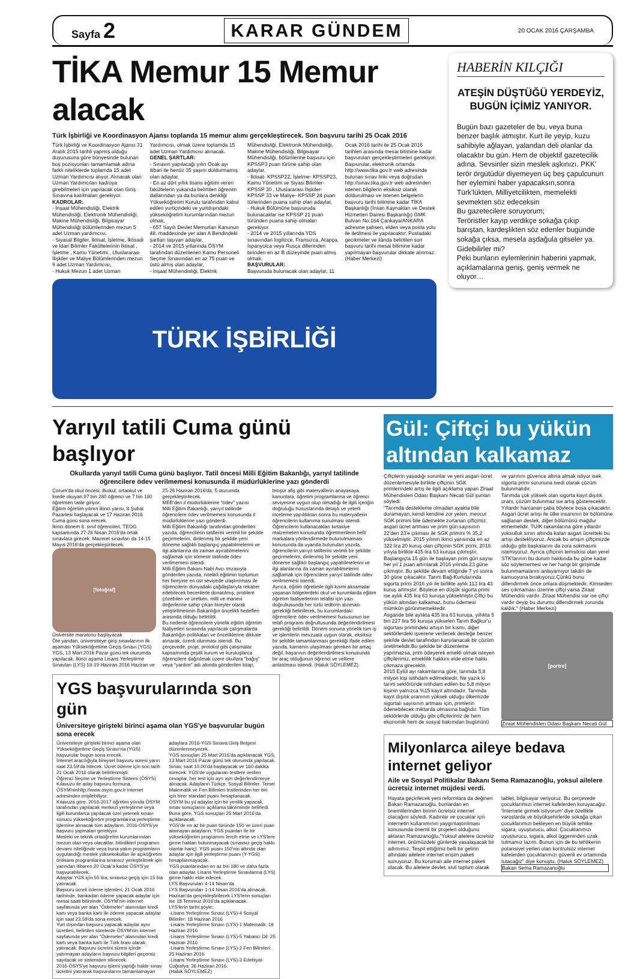Sayfa 2 KARAR GÜNDEM 20 OCAK 2016 ÇARŞAMBA
TİKA Memur 15 Memur alacak
Türk İşbirliği ve Koordinasyon Ajansı toplanda 15 memur alımı gerçekleştirecek. Son başvuru tarihi 25 Ocak 2016
Türk İşbirliği ve Koordinasyon Ajansı 31 Aralık 2015 tarihli yapmış olduğu duyurusuna göre bünyesinde bulunan boş pozisyonları tamamlamak adına farklı niteliklerde toplamda 15 adet Uzman Yardımcısı alıyor. Alınacak olan Uzman Yardımcıları kadroya girebilmeleri için yapılacak olan Giriş Sınavına katılmaları gerekiyor.
KADROLAR:
- İnşaat Mühendisliği, Elektrik Mühendisliği, Elektronik Mühendisliği, Makine Mühendisliği, Bilgisayar Mühendisliği bölümlerinden mezun 5 adet Uzman yardımcısı,
- Siyasal Bilgiler, İktisat, İşletme, İktisadi ve İdari Bilimler Fakültelerinin İktisat , İşletme , Kamu Yönetimi , Uluslararası İlişkiler ve Maliye Bölümlerinden mezun 9 adet Uzman Yardımcısı,
- Hukuk Mezun 1 adet Uzman Yardımcısı, olmak üzere toplamda 15 adet Uzman Yardımcısı alınacak.
GENEL ŞARTLAR:
- Sınavın yapılacağı yılın Ocak ayı itibari ile henüz 35 yaşını doldurmamış olan adaylar,
- En az dört yıllık lisans eğitimi veren fakültelerin yukarıda belirtilen öğrenim dallarından ya da bunlara denkliği Yükseköğretim Kurulu tarafından kabul edilen yurtiçindeki ve yurtdışındaki yükseköğretim kurumlarından mezun olmak,
- 657 Sayılı Devlet Memurları Kanunun 48. maddesinde yer alan A Bendindeki şartları taşıyan adaylar,
- 2014 ve 2015 yıllarında ÖSYM tarafından düzenlenen Kamu Personeli Seçme Sınavından en az 75 puan ve üstü almış olan adaylar,
- İnşaat Mühendisliği, Elektrik Mühendisliği, Elektronik Mühendisliği, Makine Mühendisliği, Bilgisayar Mühendisliği, bölümlerine başvuru için KPSSP3 puan türüne sahip olan adaylar,
- İktisat- KPSSP22, İşletme- KPSSP23, Kamu Yönetimi ve Siyasi Bilimler- KPSSP 30 , Uluslararası İlişkiler- KPSSP 33 ve Maliye- KPSSP 24 puan türlerinden puana sahip olan adaylar,
- Hukuk Bölümüne başvuruda bulunacaklar ise KPSSP 21 puan türünden puana sahip olmaları gerekiyor.
- 2014 ve 2015 yıllarında YDS sınavından İngilizce, Fransızca, Arapça, İspanyolca veya Rusça dillerinden birinden en az B düzeyinde puan almış olmak.
BAŞVURULAR:
Başvuruda bulunacak olan adaylar, 11 Ocak 2016 tarihi ile 25 Ocak 2016 tarihleri arasında mesai bitimine kadar başvuruları gerçekleştirmeleri gerekiyor. Başvurular, elektronik ortamda http://www.tika.gov.tr web adresinde bulunan sınav linki veya doğrudan http://sinav.tika.gov.tr web adresinden istenen bilgilerin eksiksiz olarak doldurulması ve istenen belgelerin başvuru tarihi bitimine kadar TİKA Başkanlığı (İnsan Kaynakları ve Destek Hizmetleri Dairesi Başkanlığı) GMK Bulvarı No:164 Çankaya/ANKARA adresine şahsen, elden veya posta yolu ile iletilmesi ile yapılacaktır. Postadaki gecikmeler ve ilânda belirtilen son başvuru tarihi mesai bitimine kadar yapılmayan başvurular dikkate alınmaz. (Haber Merkezi)
TÜRK İŞBİRLİĞİ
HABERİN KILÇIĞI
ATEŞİN DÜŞTÜĞÜ YERDEYİZ, BUGÜN İÇİMİZ YANIYOR.
Bugün bazı gazeteler de bu, veya buna benzer başlık atmıştır. Kurt ile yeyip, kuzu sahibiyle ağlayan, yalandan deli olanlar da olacaktır bu gün. Hem de objektif gazetecilik adına. Sevsinler sizin meslek aşkınızı. PKK' terör örgütüdür diyemeyen üç beş çapulcunun her eylemini haber yapacaksın,sonra Türk'lükten, Milliyetcilikten, memelekti sevmekten söz edeceksin
Bu gazetecilere soruyorum;
Teröristler kayıp verdikçe sokağa çıkıp barıştan, kardeşlikten söz edenler bugünde sokağa çıksa, mesela aşdağula gitseler ya. Gidebilirler mi?
Peki bunların eylemlerinin haberini yapmak, açıklamalarına geniş, geniş vermek ne oluyor…
Yarıyıl tatili Cuma günü başlıyor
Okullarda yarıyıl tatili Cuma günü başlıyor. Tatil öncesi Milli Eğitim Bakanlığı, yarıyıl tatilinde öğrencilere ödev verilmemesi konusunda il müdürlüklerine yazı gönderdi
Çorum'da okul öncesi, ilkokul, ortaokul ve lisede okuyan 97 bin 280 öğrenci ve 7 bin 180 öğretmen tatile giriyor.
Eğitim öğretim yılının ikinci yarısı, 8 Şubat Pazartesi başlayacak ve 17 Haziran 2016 Cuma günü sona erecek.
İkinci dönem 8. sınıf öğrencileri, TEOG kapsamında 27-28 Nisan 2016'da ortak sınavlara girecek. Mazeret sınavları da 14-15 Mayıs 2016'da gerçekleştirilecek.
[fotoğraf]
Üniversite maratonu başlayacak
Öte yandan, üniversiteye giriş sınavlarının ilk aşaması Yükseköğretime Geçiş Sınavı (YGS) YGS, 13 Mart 2016 Pazar günü tek oturumda yapılacak. İkinci aşama Lisans Yerleştirme Sınavları (LYS) 18-19 Haziran 2016 Haziran ve 25-26 Haziran 2016'da, 5 oturumda gerçekleştirilecek.
MEB'den il müdürlüklerine "ödev" yazısı
Milli Eğitim Bakanlığı, yarıyıl tatilinde öğrencilere ödev verilmemesi konusunda il müdürlüklerine yazı gönderdi.
Milli Eğitim Bakanlığı tarafından gönderilen yazıda, öğrencilerin tatillerini verimli bir şekilde geçirmelerini, dinlenmiş bir şekilde yeni döneme sağlıklı başlangıç yapabilmelerini ve ilgi alanlarına da zaman ayırabilmelerini sağlamak için sömestr tatilinde ödev verilmemesi istendi.
Milli Eğitim Bakanı Nabi Avcı imzasıyla gönderilen yazıda, nitelikli eğitimin toplumun her bireyine en üst seviyede ulaştırılması ile öğrencilerin dünyadaki çağdaşlarıyla rekabet edebilecek becerilerle donatılmış, problem çözebilen ve üretken, milli ve manevi değerlerine sahip çıkan bireyler olarak yetiştirilmesinin Bakanlığın öncelikli hedefleri arasında olduğu belirtildi.
Bu nedenle öğrencilere yönelik eğitim öğretim faaliyetleri sırasında yapılacak çalışmalarda Bakanlığın politikaları ve önceliklerine dikkate alınarak, özenli olunması istendi. Bu çerçevede, proje, protokol gibi çalışmalar kapsamında çeşitli kurum ve kuruluşlarca öğrencilere dağıtılmak üzere okullara "bağış" veya "yardım" adı altında gönderilen kitap, broşür afiş gibi materyallerin anayasaya, kanunlara, öğretim programlarına ve öğrenci seviyesine uygun olup olmadığı ile ilgili içeriğin doğruluğu hususlarında detaylı ve yeterli inceleme yapıldıktan sonra bu materyallerin öğrencilerin kullanıma sunulması istendi.
Öğrencilerin kullanacakları kırtasiye malzemeleri konusunda öğretmenlerin belli markalara yönlendirmede bulunulmaması konusunda da uyarıda bulunulan yazıda, öğrencilerin yarıyıl tatillerini verimli bir şekilde geçirmelerini, dinlenmiş bir şekilde yeni döneme sağlıklı başlangıç yapabilmelerini ve ilgi alanlarına da zaman ayırabilmelerini sağlamak için öğrencilere yarıyıl tatilinde ödev verilmemesi istendi.
Ayrıca, eğitim öğretimle ilgili kısmi aksamalar yaşanan bölgelerdeki okul ve kurumlarda eğitim öğretim faaliyetlerinin telafisi için yazı doğrultusunda her türlü tedbirin alınması gerektiği belirtilerek, bu kurumlardaki öğrencilere ödev verilmemesi hususunun ise telafi programı doğrultusunda değerlendirilmesi gerektiği belirtildi. Dönem sonuna yönelik tüm iş ve işlemlerin mevzuata uygun olarak, eksiksiz bir şekilde tamamlanması gerektiği ifade edilen yazıda, karnenin ulaşılması gereken bir amaç değil, başarının değerlendirilmesi konusunda bir araç olduğunun öğrenci ve velilere anlatılması istendi. (Haluk SÖYLEMEZ)
YGS başvurularında son gün
Üniversiteye girişteki birinci aşama olan YGS'ye başvurular bugün sona erecek
Üniversiteye girişteki birinci aşama olan Yükseköğretime Geçiş Sınavı'na (YGS) başvurular bugün sona erecek.
İnternet aracılığıyla bireysel başvuru süresi yarın saat 23.59'da bitecek. Ücret ödeme için son tarih 21 Ocak 2016 olarak belirlenmişti.
Öğrenci Seçme ve Yerleştirme Sistemi (ÖSYS) Kılavuzu ile aday başvuru formuna, ÖSYM'ninhttp://www.osym.gov.tr internet adresinden erişilebiliyor.
Kılavuza göre, 2016-2017 öğretim yılında ÖSYM tarafından yapılacak merkezi yerleştirme veya ilgili kurumlarca yapılacak özel yetenek sınavı sonucu yükseköğretim programlarına yerleştirme işlemine alınacak tüm adayların, 2016-ÖSYS'ye başvuru yapmaları gerekiyor.
Mesleki ve teknik ortaöğretim kurumlarından mezun olan veya olacaklar, bitirdikleri programın devamı niteliğinde veya buna yakın programların uygulandığı meslek yüksekokulları ile açıköğretim önlisans programlarına sınavsız yerleştirilmek için yarından itibaren 20 Ocak'a kadar ÖSYS'ye başvurabilecek.
Adaylar YGS için 55 lira, sınavsız geçiş için 15 lira yatıracak.
Başvuru ücreti ödeme işlemleri, 21 Ocak 2016 tarihinde, bankadan ödeme yapacak adaylar için mesai saati bitiminde, ÖSYM'nin internet sayfasında yer alan "Ödemeler" alanından kredi kartı veya banka kartı ile ödeme yapacak adaylar için saat 23.59'da sona erecek.
Yurt dışından başvuru yapacak adaylar aynı ücretleri, belirtilen sürelerde ÖSYM'nin internet sayfasında yer alan "Ödemeler" alanından kredi kartı veya banka kartı ile Türk lirası olarak yatıracak. Başvuru ücretini süresi içinde yatırmayan adayların başvuru bilgileri geçersiz sayılacak ve sistemden silinecek.
2016-ÖSYS'ye başvuru işlemi yaptığı halde sınav ücretini yatırarak başvurularını tamamlamayan adaylara 2016-YGS Sınava Giriş Belgesi düzenlenmeyecek.
YGS sonuçları 25 Mart 2016'da açıklanacak YGS, 13 Mart 2016 Pazar günü tek oturumda yapılacak. Sınav, saat 10.00'da başlayacak ve 160 dakika sürecek. YGS'de uygulanan testlere verilen cevaplar, her test için ayrı ayrı değerlendirmeye alınacak. Adayların Türkçe, Sosyal Bilimler, Temel Matematik ve Fen Bilimleri testlerinden her biri için birer standart puanı hesaplanacak.
ÖSYM bu yıl adaylar için bir yenilik yapacak, sınav sonuçlarını açıklama takviminde belirledi. Buna göre, YGS sonuçları 25 Mart 2016'da açıklanacak.
YGS'de en az bir puan türünde 150 ve üzeri puan alamayan adayların, YGS puanları ile bir yükseköğretim programını tercih etme ve LYS'lere girme hakları bulunmayacak (sınavsız geçiş hakkı olanlar hariç). YGS puanı 150'nin altında olan adaylar için ilgili yerleştirme puanı (Y-YGS) hesaplanmayacak.
YGS puanlarından en az biri 180 ve daha fazla olan adaylar, Lisans Yerleştirme Sınavlarına (LYS) girme hakkı elde edecek.
LYS Başvuruları 4-14 Nisan'da
LYS Başvuruları 1-14 Nisan 2016'da alınacak. Haziran'da gerçekleştirilecek LYS'lerin sonuçları ise 18 Temmuz 2016'da açıklanacak.
LYS'lerin tarihi şöyle:
-Lisans Yerleştirme Sınavı (LYS)-4 Sosyal Bilimler: 18 Haziran 2016
-Lisans Yerleştirme Sınavı (LYS)-1 Matematik: 19 Haziran 2016
-Lisans Yerleştirme Sınavı (LYS)-5 Yabancı Dil: 25 Haziran 2016
-Lisans Yerleştirme Sınavı (LYS)-2 Fen Bilimleri: 25 Haziran 2016
-Lisans Yerleştirme Sınavı (LYS)-3 Edebiyat-Coğrafya: 26 Haziran 2016.
(Haluk SÖYLEMEZ)
Gül: Çiftçi bu yükün altından kalkamaz
Çiftçilerin yaşadığı sorunlar ve yeni asgari ücret düzenlemesiyle birlikte çiftçinin SGK primlerindeki artış ile ilgili açıklama yapan Ziraat Mühendisleri Odası Başkanı Necati Gül şunları söyledi:
"Tarımda destekleme olmadan ayakta bile duramayan, kendi kendine zor yeten, mevcut SGK primini bile ödemekte zorlanan çiftçimiz; asgari ücret artması ve prim gün sayısının 22'den 23'e çıkması ile SGK primini % 35,2 yükselmiştir. 2015 yılının ikinci yarısında en az 322 lira 20 kuruş olan çiftçinin SGK primi, 2016 yılıyla birlikte 435 lira 63 kuruşa çıkmıştır. Başlangıçta 15 gün ile başlayan prim gün sayısı her yıl 1 puan artırılarak 2016 yılında 23 güne çıkmıştır. Bu şekilde devam ettiğinde 7 yıl sonra 30 güne çıkacaktır. Tarım Bağ-Kurlularında sigorta primi 2016 yılı ile birlikte aylık 113 lira 43 kuruş artmıştır. Böylece en düşük sigorta primi ise aylık 435 lira 63 kuruşa yükselmiştir.Çiftçi bu yükün altından kalkamaz, bunu ödemesi mümkün görünmemektedir.
Asgaride bile aylıkta 435 lira 63 kuruşa, yıllıkta 5 bin 227 lira 56 kuruşa yükselen Tarım Bağkur'u sigortası primindeki artışın bir kısmı, diğer sektörlerdeki işverene verilecek desteğe benzer şekilde devlet tarafından karşılanacak bir çözüm üretilmelidir.Bu şekilde bir düzenleme yapılmazsa, prim ödeyerek emekli olmak isteyen çiftçilerimiz, emeklilik hakkını elde etme hakkı çıkmaza girecektir.
2015 Eylül ayı rakamlarına göre, tarımda 5,8 milyon kişi istihdam edilmektedir. Ne yazık ki tarım sektöründe istihdam edilen bu 5,8 milyon kişinin yalnızca %15 kayıt altındadır. Tarımda kayıt dışılık oranının yüksek olduğu ülkemizde sigortalı sayısının artması için, primlerin ödenebilecek miktarda olmasına bağlıdır. Tüm sektörlerde olduğu gibi çiftçilerimiz de hem ekonomik hem de sosyal bakımdan bugününü ve yarınını güvence altına almak istiyor isek sigorta primi sorununa ivedi olarak çözüm bulunmalıdır.
Tarımda çok yüksek olan sigorta kayıt dışılık oranı, çözüm bulunmaz ise artış gösterecektir. Yıllardır harcanan çaba böylece boşa çıkacaktır.
Asgari ücret artışı ile ülke insanının bir bölümüne sağlanan destek, diğer bölümünü mağdur etmemelidir. TUİK rakamlarına göre yıllardır yoksulluk sınırı altında kalan asgari ücretteki bu artışı destekliyoruz. Ancak bu artışın çiftçimizde olduğu gibi başkalarını da zora sokmasını istemiyoruz. Ayrıca çiftçinin temsilcisi olan yerel STK'larının bu durum hakkında bu güne kadar söz söylememesi ve her hangi bir girişimde bulunmamalarını anlayamıyor takdiri de kamuoyuna bırakıyoruz.Çünkü bunu dillendirmek önce onlara düşmektedir. Kimseden ses çıkmaması üzerine çiftçi varsa Ziraat Mühendisi vardır. Ziraat Mühendisi var ise çiftçi vardır deyip bu durumu dillendirmek zorunda kaldık." (Haber Merkezi)
[portre]
Ziraat Mühendisleri Odası Başkanı Necati Gül
Milyonlarca aileye bedava internet geliyor
Aile ve Sosyal Politikalar Bakanı Sema Ramazanoğlu, yoksul ailelere ücretsiz internet müjdesi verdi.
Hayata geçirilecek yeni reformlara da değinen Bakan Ramazanoğlu, bunlardan en önemlilerinden birinin ücretsiz internet olacağını söyledi. Kadınlar ve çocuklar için internetin kullanımının yaygınlaştırılması konusunda önemli bir projeleri olduğunu aktaran Ramazanoğlu,"Yoksul ailelere ücretsiz internet, önümüzdeki günlerde yasalaşacak bir adımımız. Tespit ettiğimiz belli bir gelirin altındaki ailelere internet erişim paketi sunuyoruz. Bu korumalı aile internet paketi olacak. Bu ailelere devlet, sivil toplum olarak tablet, bilgisayar veriyoruz. Bu çerçevede çocuklarımızı internet kafelerden koruyacağız. 'İnternete girmek istiyorum' diye özellikle varoşlarda ve büyükşehirlerde sokağa çıkan çocuklarımızı bekleyen en büyük tehlike sigara, uyuşturucu, alkol. Çocuklarımızı uyuşturucu, sigara, alkol üggeninden uzak tutmamız lazım. Bunun için de bu tehlikenin potansiyel yerleri olan kontrolsüz internet kafelerden çocuklarımızı güvenli ev ortamında tutacağız" diye konuştu. (Haluk SÖYLEMEZ)
Bakan Sema Ramazanoğlu